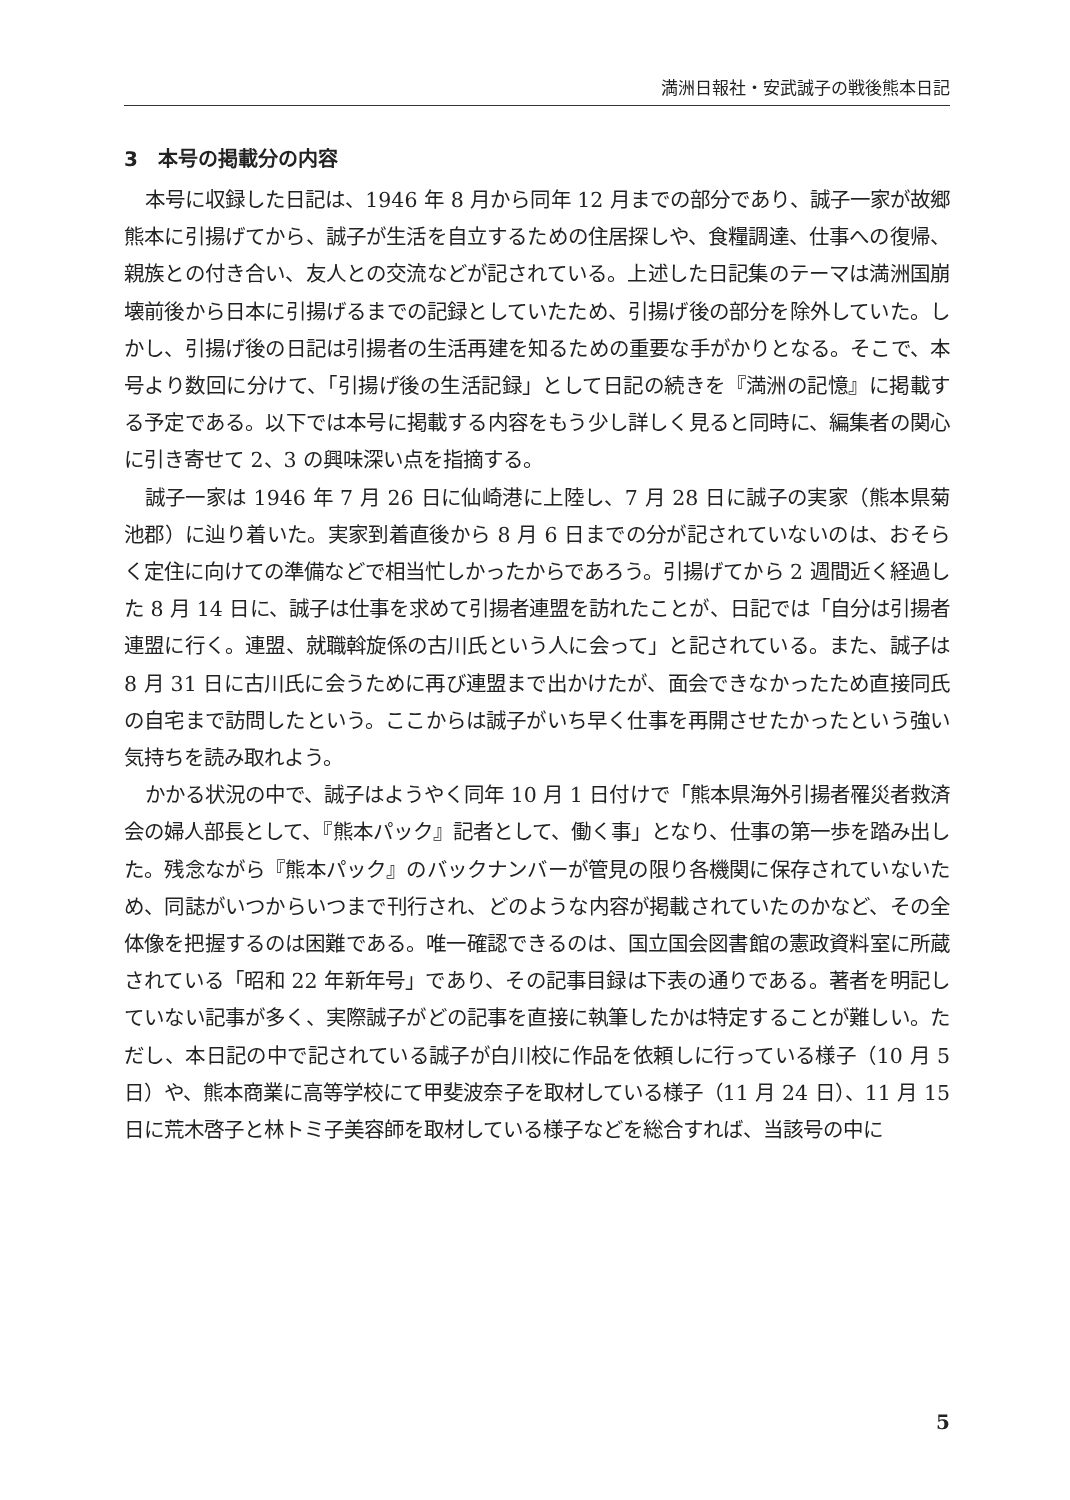満洲日報社・安武誠子の戦後熊本日記
3　本号の掲載分の内容
本号に収録した日記は、1946 年 8 月から同年 12 月までの部分であり、誠子一家が故郷熊本に引揚げてから、誠子が生活を自立するための住居探しや、食糧調達、仕事への復帰、親族との付き合い、友人との交流などが記されている。上述した日記集のテーマは満洲国崩壊前後から日本に引揚げるまでの記録としていたため、引揚げ後の部分を除外していた。しかし、引揚げ後の日記は引揚者の生活再建を知るための重要な手がかりとなる。そこで、本号より数回に分けて、「引揚げ後の生活記録」として日記の続きを『満洲の記憶』に掲載する予定である。以下では本号に掲載する内容をもう少し詳しく見ると同時に、編集者の関心に引き寄せて 2、3 の興味深い点を指摘する。
誠子一家は 1946 年 7 月 26 日に仙崎港に上陸し、7 月 28 日に誠子の実家（熊本県菊池郡）に辿り着いた。実家到着直後から 8 月 6 日までの分が記されていないのは、おそらく定住に向けての準備などで相当忙しかったからであろう。引揚げてから 2 週間近く経過した 8 月 14 日に、誠子は仕事を求めて引揚者連盟を訪れたことが、日記では「自分は引揚者連盟に行く。連盟、就職斡旋係の古川氏という人に会って」と記されている。また、誠子は 8 月 31 日に古川氏に会うために再び連盟まで出かけたが、面会できなかったため直接同氏の自宅まで訪問したという。ここからは誠子がいち早く仕事を再開させたかったという強い気持ちを読み取れよう。
かかる状況の中で、誠子はようやく同年 10 月 1 日付けで「熊本県海外引揚者罹災者救済会の婦人部長として、『熊本パック』記者として、働く事」となり、仕事の第一歩を踏み出した。残念ながら『熊本パック』のバックナンバーが管見の限り各機関に保存されていないため、同誌がいつからいつまで刊行され、どのような内容が掲載されていたのかなど、その全体像を把握するのは困難である。唯一確認できるのは、国立国会図書館の憲政資料室に所蔵されている「昭和 22 年新年号」であり、その記事目録は下表の通りである。著者を明記していない記事が多く、実際誠子がどの記事を直接に執筆したかは特定することが難しい。ただし、本日記の中で記されている誠子が白川校に作品を依頼しに行っている様子（10 月 5 日）や、熊本商業に高等学校にて甲斐波奈子を取材している様子（11 月 24 日）、11 月 15 日に荒木啓子と林トミ子美容師を取材している様子などを総合すれば、当該号の中に
5